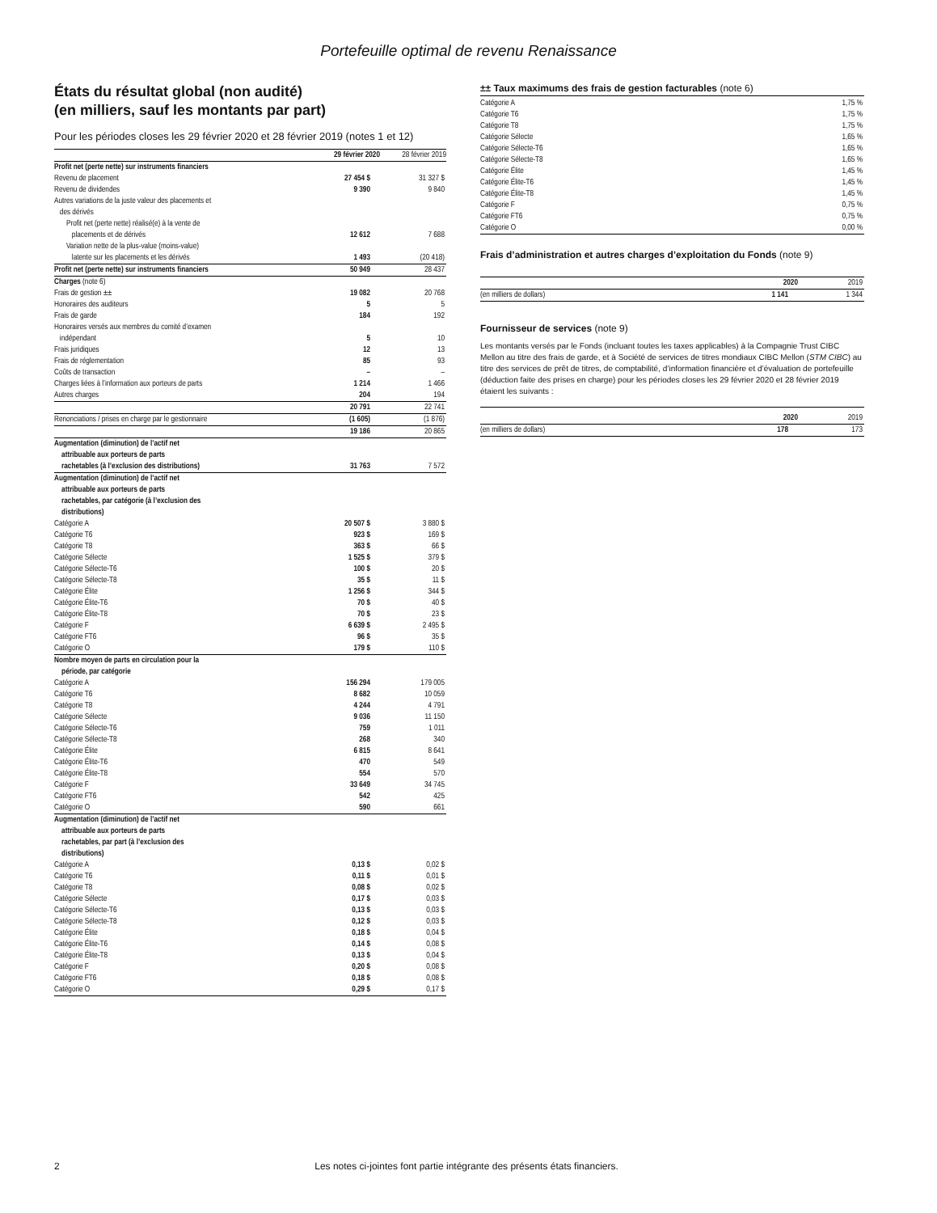Portefeuille optimal de revenu Renaissance
États du résultat global (non audité)
(en milliers, sauf les montants par part)
Pour les périodes closes les 29 février 2020 et 28 février 2019 (notes 1 et 12)
| | 29 février 2020 | 28 février 2019 |
| Profit net (perte nette) sur instruments financiers | | |
| Revenu de placement | 27 454 $ | 31 327 $ |
| Revenu de dividendes | 9 390 | 9 840 |
| Autres variations de la juste valeur des placements et des dérivés | | |
| Profit net (perte nette) réalisé(e) à la vente de placements et de dérivés | 12 612 | 7 688 |
| Variation nette de la plus-value (moins-value) latente sur les placements et les dérivés | 1 493 | (20 418) |
| Profit net (perte nette) sur instruments financiers | 50 949 | 28 437 |
| Charges (note 6) | | |
| Frais de gestion ±± | 19 082 | 20 768 |
| Honoraires des auditeurs | 5 | 5 |
| Frais de garde | 184 | 192 |
| Honoraires versés aux membres du comité d’examen indépendant | 5 | 10 |
| Frais juridiques | 12 | 13 |
| Frais de réglementation | 85 | 93 |
| Coûts de transaction | – | – |
| Charges liées à l’information aux porteurs de parts | 1 214 | 1 466 |
| Autres charges | 204 | 194 |
| | 20 791 | 22 741 |
| Renonciations / prises en charge par le gestionnaire | (1 605) | (1 876) |
| | 19 186 | 20 865 |
| Augmentation (diminution) de l’actif net attribuable aux porteurs de parts rachetables (à l’exclusion des distributions) | 31 763 | 7 572 |
| Augmentation (diminution) de l’actif net attribuable aux porteurs de parts rachetables, par catégorie (à l’exclusion des distributions) | | |
| Catégorie A | 20 507 $ | 3 880 $ |
| Catégorie T6 | 923 $ | 169 $ |
| Catégorie T8 | 363 $ | 66 $ |
| Catégorie Sélecte | 1 525 $ | 379 $ |
| Catégorie Sélecte-T6 | 100 $ | 20 $ |
| Catégorie Sélecte-T8 | 35 $ | 11 $ |
| Catégorie Élite | 1 256 $ | 344 $ |
| Catégorie Élite-T6 | 70 $ | 40 $ |
| Catégorie Élite-T8 | 70 $ | 23 $ |
| Catégorie F | 6 639 $ | 2 495 $ |
| Catégorie FT6 | 96 $ | 35 $ |
| Catégorie O | 179 $ | 110 $ |
| Nombre moyen de parts en circulation pour la période, par catégorie | | |
| Catégorie A | 156 294 | 179 005 |
| Catégorie T6 | 8 682 | 10 059 |
| Catégorie T8 | 4 244 | 4 791 |
| Catégorie Sélecte | 9 036 | 11 150 |
| Catégorie Sélecte-T6 | 759 | 1 011 |
| Catégorie Sélecte-T8 | 268 | 340 |
| Catégorie Élite | 6 815 | 8 641 |
| Catégorie Élite-T6 | 470 | 549 |
| Catégorie Élite-T8 | 554 | 570 |
| Catégorie F | 33 649 | 34 745 |
| Catégorie FT6 | 542 | 425 |
| Catégorie O | 590 | 661 |
| Augmentation (diminution) de l’actif net attribuable aux porteurs de parts rachetables, par part (à l’exclusion des distributions) | | |
| Catégorie A | 0,13 $ | 0,02 $ |
| Catégorie T6 | 0,11 $ | 0,01 $ |
| Catégorie T8 | 0,08 $ | 0,02 $ |
| Catégorie Sélecte | 0,17 $ | 0,03 $ |
| Catégorie Sélecte-T6 | 0,13 $ | 0,03 $ |
| Catégorie Sélecte-T8 | 0,12 $ | 0,03 $ |
| Catégorie Élite | 0,18 $ | 0,04 $ |
| Catégorie Élite-T6 | 0,14 $ | 0,08 $ |
| Catégorie Élite-T8 | 0,13 $ | 0,04 $ |
| Catégorie F | 0,20 $ | 0,08 $ |
| Catégorie FT6 | 0,18 $ | 0,08 $ |
| Catégorie O | 0,29 $ | 0,17 $ |
±± Taux maximums des frais de gestion facturables (note 6)
| Catégorie A | 1,75 % |
| Catégorie T6 | 1,75 % |
| Catégorie T8 | 1,75 % |
| Catégorie Sélecte | 1,65 % |
| Catégorie Sélecte-T6 | 1,65 % |
| Catégorie Sélecte-T8 | 1,65 % |
| Catégorie Élite | 1,45 % |
| Catégorie Élite-T6 | 1,45 % |
| Catégorie Élite-T8 | 1,45 % |
| Catégorie F | 0,75 % |
| Catégorie FT6 | 0,75 % |
| Catégorie O | 0,00 % |
Frais d’administration et autres charges d’exploitation du Fonds (note 9)
| | 2020 | 2019 |
| (en milliers de dollars) | 1 141 | 1 344 |
Fournisseur de services (note 9)
Les montants versés par le Fonds (incluant toutes les taxes applicables) à la Compagnie Trust CIBC Mellon au titre des frais de garde, et à Société de services de titres mondiaux CIBC Mellon (STM CIBC) au titre des services de prêt de titres, de comptabilité, d’information financière et d’évaluation de portefeuille (déduction faite des prises en charge) pour les périodes closes les 29 février 2020 et 28 février 2019 étaient les suivants :
| | 2020 | 2019 |
| (en milliers de dollars) | 178 | 173 |
2 Les notes ci-jointes font partie intégrante des présents états financiers.